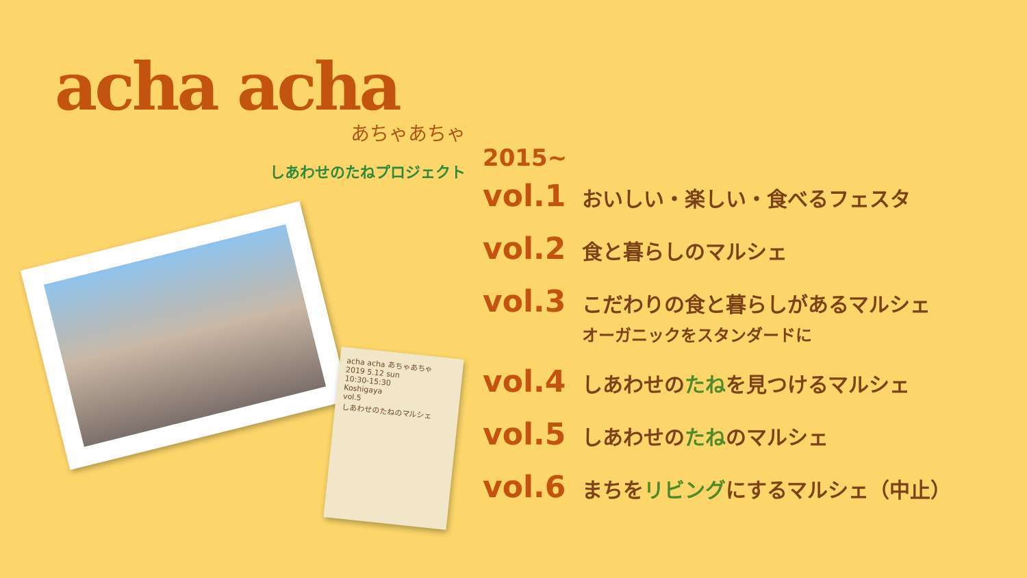acha acha
あちゃあちゃ
しあわせのたねプロジェクト
acha acha あちゃあちゃ
2019 5.12 sun
10:30-15:30
Koshigaya
vol.5
しあわせのたねのマルシェ
2015~
vol.1 おいしい・楽しい・食べるフェスタ
vol.2 食と暮らしのマルシェ
vol.3 こだわりの食と暮らしがあるマルシェ
オーガニックをスタンダードに
vol.4 しあわせのたねを見つけるマルシェ
vol.5 しあわせのたねのマルシェ
vol.6 まちをリビングにするマルシェ（中止）